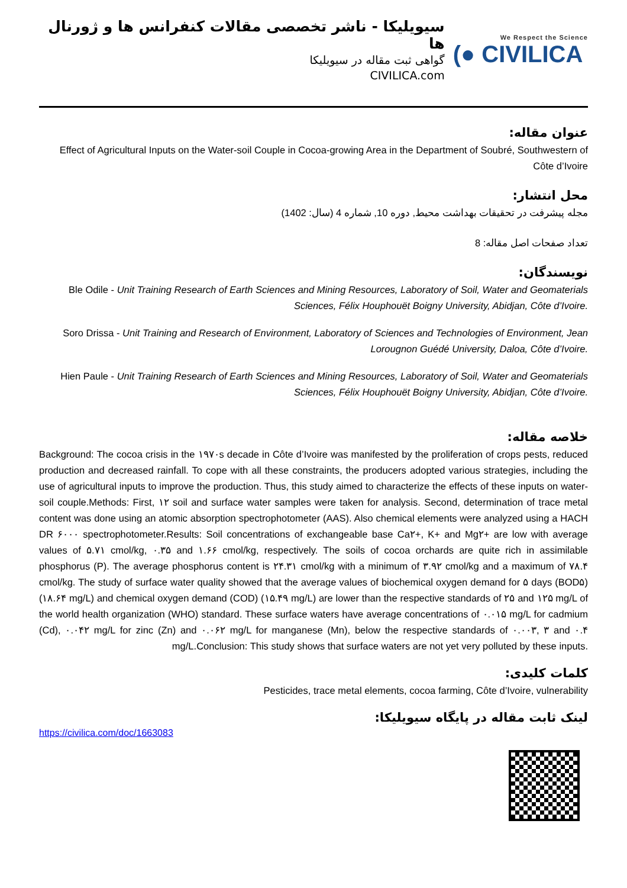سیویلیکا - ناشر تخصصی مقالات کنفرانس ها و ژورنال ها
گواهی ثبت مقاله در سیویلیکا
CIVILICA.com
We Respect the Science
(● CIVILICA
عنوان مقاله:
Effect of Agricultural Inputs on the Water-soil Couple in Cocoa-growing Area in the Department of Soubré, Southwestern of Côte d’Ivoire
محل انتشار:
مجله پیشرفت در تحقیقات بهداشت محیط, دوره 10, شماره 4 (سال: 1402)
تعداد صفحات اصل مقاله: 8
نویسندگان:
Ble Odile - Unit Training Research of Earth Sciences and Mining Resources, Laboratory of Soil, Water and Geomaterials Sciences, Félix Houphouët Boigny University, Abidjan, Côte d’Ivoire.
Soro Drissa - Unit Training and Research of Environment, Laboratory of Sciences and Technologies of Environment, Jean Lorougnon Guédé University, Daloa, Côte d’Ivoire.
Hien Paule - Unit Training Research of Earth Sciences and Mining Resources, Laboratory of Soil, Water and Geomaterials Sciences, Félix Houphouët Boigny University, Abidjan, Côte d’Ivoire.
خلاصه مقاله:
Background: The cocoa crisis in the ۱۹۷۰s decade in Côte d’Ivoire was manifested by the proliferation of crops pests, reduced production and decreased rainfall. To cope with all these constraints, the producers adopted various strategies, including the use of agricultural inputs to improve the production. Thus, this study aimed to characterize the effects of these inputs on water-soil couple.Methods: First, ۱۲ soil and surface water samples were taken for analysis. Second, determination of trace metal content was done using an atomic absorption spectrophotometer (AAS). Also chemical elements were analyzed using a HACH DR ۶۰۰۰ spectrophotometer.Results: Soil concentrations of exchangeable base Ca۲+, K+ and Mg۲+ are low with average values of ۵.۷۱ cmol/kg, ۰.۳۵ and ۱.۶۶ cmol/kg, respectively. The soils of cocoa orchards are quite rich in assimilable phosphorus (P). The average phosphorus content is ۲۴.۳۱ cmol/kg with a minimum of ۳.۹۲ cmol/kg and a maximum of ۷۸.۴ cmol/kg. The study of surface water quality showed that the average values of biochemical oxygen demand for ۵ days (BOD۵) (۱۸.۶۴ mg/L) and chemical oxygen demand (COD) (۱۵.۴۹ mg/L) are lower than the respective standards of ۲۵ and ۱۲۵ mg/L of the world health organization (WHO) standard. These surface waters have average concentrations of ۰.۰۱۵ mg/L for cadmium (Cd), ۰.۰۴۲ mg/L for zinc (Zn) and ۰.۰۶۲ mg/L for manganese (Mn), below the respective standards of ۰.۰۰۳, ۳ and ۰.۴ mg/L.Conclusion: This study shows that surface waters are not yet very polluted by these inputs.
کلمات کلیدی:
Pesticides, trace metal elements, cocoa farming, Côte d’Ivoire, vulnerability
لینک ثابت مقاله در پایگاه سیویلیکا:
https://civilica.com/doc/1663083